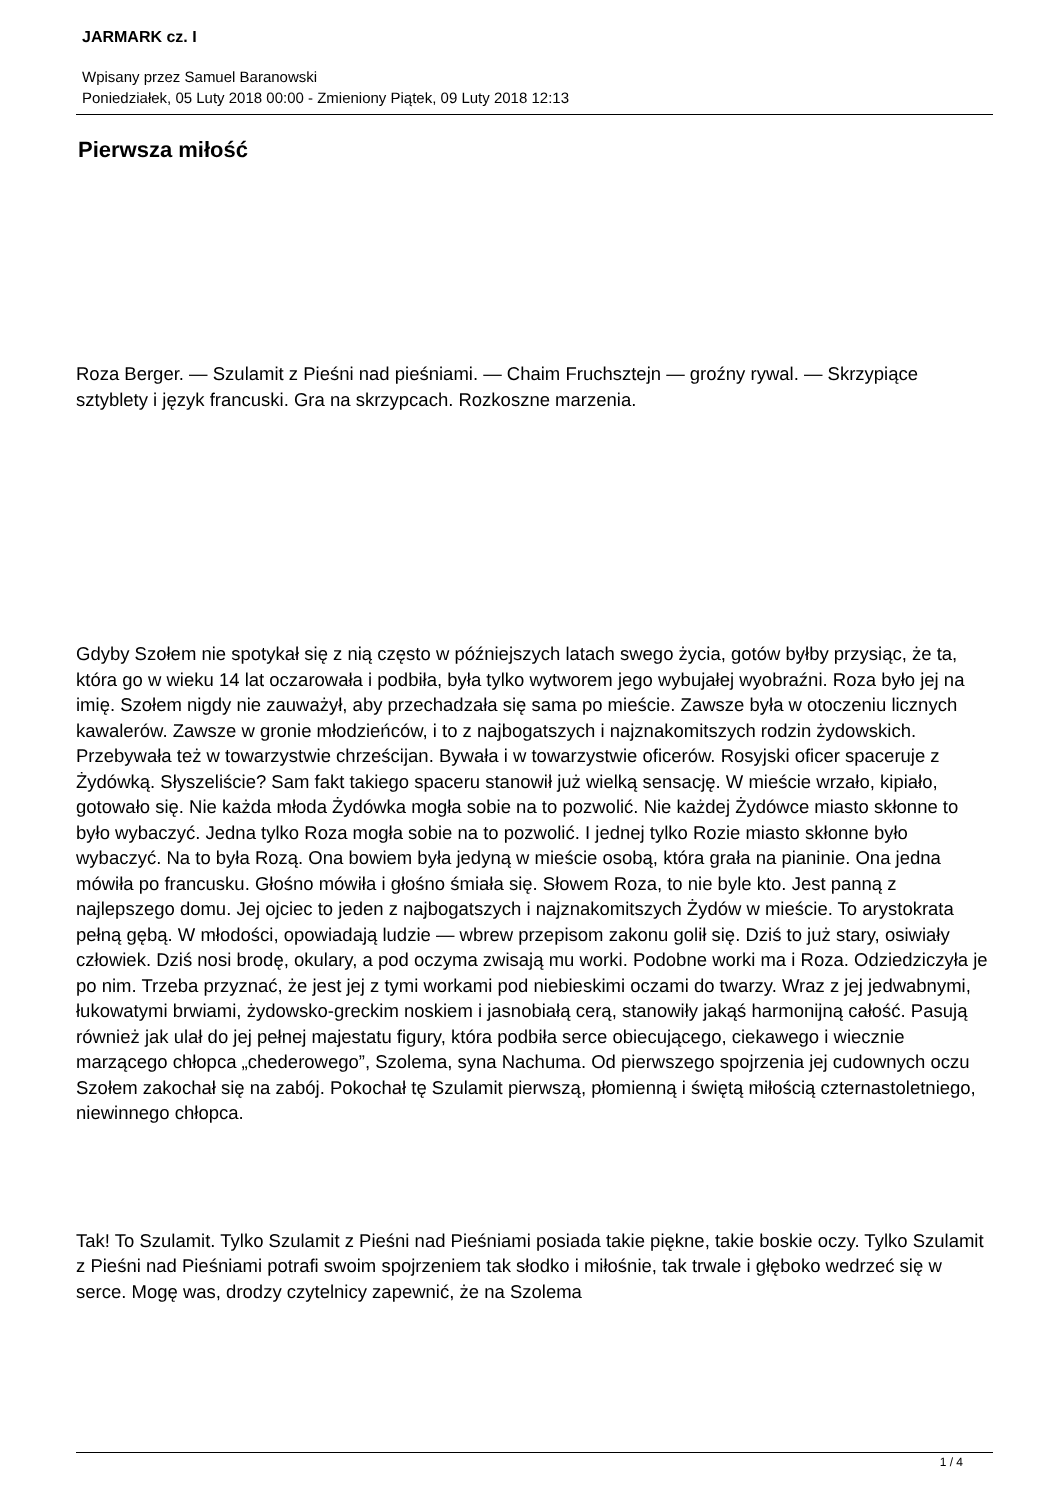JARMARK cz. I
Wpisany przez Samuel Baranowski
Poniedziałek, 05 Luty 2018 00:00 - Zmieniony Piątek, 09 Luty 2018 12:13
Pierwsza miłość
Roza Berger. — Szulamit z Pieśni nad pieśniami. — Chaim Fruchsztejn — groźny rywal. — Skrzypiące sztyblety i język francuski. Gra na skrzypcach. Rozkoszne marzenia.
Gdyby Szołem nie spotykał się z nią często w późniejszych latach swego życia, gotów byłby przysiąc, że ta, która go w wieku 14 lat oczarowała i podbiła, była tylko wytworem jego wybujałej wyobraźni. Roza było jej na imię. Szołem nigdy nie zauważył, aby przechadzała się sama po mieście. Zawsze była w otoczeniu licznych kawalerów. Zawsze w gronie młodzieńców, i to z najbogatszych i najznakomitszych rodzin żydowskich. Przebywała też w towarzystwie chrześcijan. Bywała i w towarzystwie oficerów. Rosyjski oficer spaceruje z Żydówką. Słyszeliście? Sam fakt takiego spaceru stanowił już wielką sensację. W mieście wrzało, kipiało, gotowało się. Nie każda młoda Żydówka mogła sobie na to pozwolić. Nie każdej Żydówce miasto skłonne to było wybaczyć. Jedna tylko Roza mogła sobie na to pozwolić. I jednej tylko Rozie miasto skłonne było wybaczyć. Na to była Rozą. Ona bowiem była jedyną w mieście osobą, która grała na pianinie. Ona jedna mówiła po francusku. Głośno mówiła i głośno śmiała się. Słowem Roza, to nie byle kto. Jest panną z najlepszego domu. Jej ojciec to jeden z najbogatszych i najznakomitszych Żydów w mieście. To arystokrata pełną gębą. W młodości, opowiadają ludzie — wbrew przepisom zakonu golił się. Dziś to już stary, osiwiały człowiek. Dziś nosi brodę, okulary, a pod oczyma zwisają mu worki. Podobne worki ma i Roza. Odziedziczyła je po nim. Trzeba przyznać, że jest jej z tymi workami pod niebieskimi oczami do twarzy. Wraz z jej jedwabnymi, łukowatymi brwiami, żydowsko-greckim noskiem i jasnobiałą cerą, stanowiły jakąś harmonijną całość. Pasują również jak ulał do jej pełnej majestatu figury, która podbiła serce obiecującego, ciekawego i wiecznie marzącego chłopca „chederowego”, Szolema, syna Nachuma. Od pierwszego spojrzenia jej cudownych oczu Szołem zakochał się na zabój. Pokochał tę Szulamit pierwszą, płomienną i świętą miłością czternastoletniego, niewinnego chłopca.
Tak! To Szulamit. Tylko Szulamit z Pieśni nad Pieśniami posiada takie piękne, takie boskie oczy. Tylko Szulamit z Pieśni nad Pieśniami potrafi swoim spojrzeniem tak słodko i miłośnie, tak trwale i głęboko wedrzeć się w serce. Mogę was, drodzy czytelnicy zapewnić, że na Szolema
1 / 4